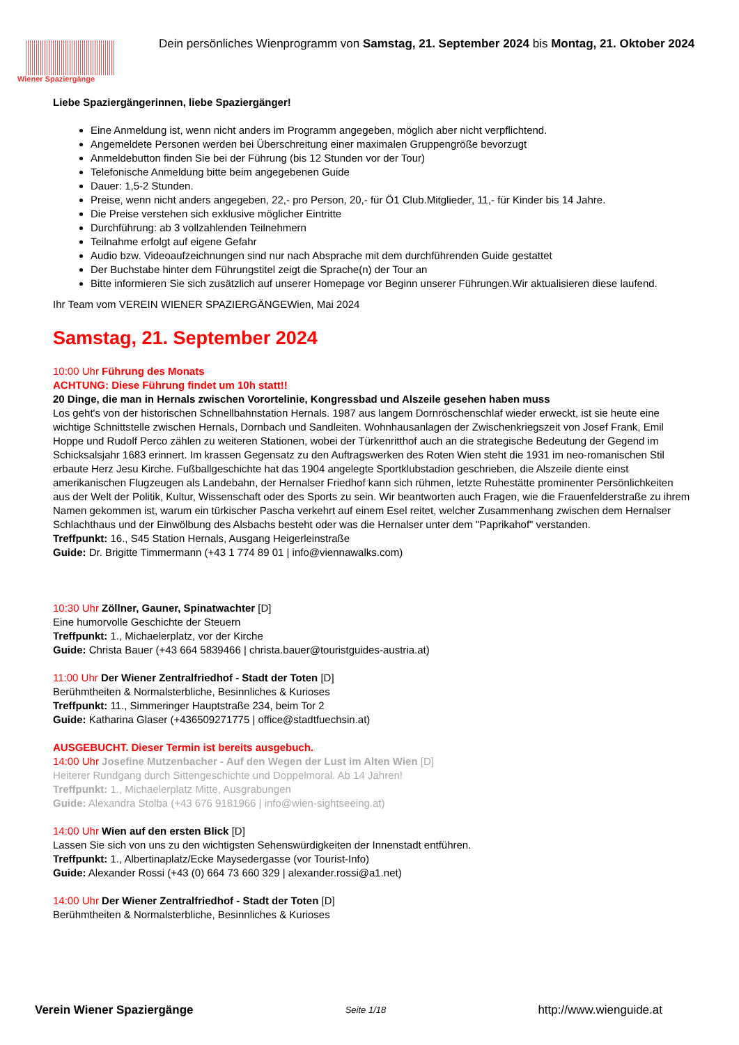Wiener Spaziergänge
Dein persönliches Wienprogramm von Samstag, 21. September 2024 bis Montag, 21. Oktober 2024
Liebe Spaziergängerinnen, liebe Spaziergänger!
Eine Anmeldung ist, wenn nicht anders im Programm angegeben, möglich aber nicht verpflichtend.
Angemeldete Personen werden bei Überschreitung einer maximalen Gruppengröße bevorzugt
Anmeldebutton finden Sie bei der Führung (bis 12 Stunden vor der Tour)
Telefonische Anmeldung bitte beim angegebenen Guide
Dauer: 1,5-2 Stunden.
Preise, wenn nicht anders angegeben, 22,- pro Person, 20,- für Ö1 Club.Mitglieder, 11,- für Kinder bis 14 Jahre.
Die Preise verstehen sich exklusive möglicher Eintritte
Durchführung: ab 3 vollzahlenden Teilnehmern
Teilnahme erfolgt auf eigene Gefahr
Audio bzw. Videoaufzeichnungen sind nur nach Absprache mit dem durchführenden Guide gestattet
Der Buchstabe hinter dem Führungstitel zeigt die Sprache(n) der Tour an
Bitte informieren Sie sich zusätzlich auf unserer Homepage vor Beginn unserer Führungen.Wir aktualisieren diese laufend.
Ihr Team vom VEREIN WIENER SPAZIERGÄNGEWien, Mai 2024
Samstag, 21. September 2024
10:00 Uhr Führung des Monats
ACHTUNG: Diese Führung findet um 10h statt!!
20 Dinge, die man in Hernals zwischen Vorortelinie, Kongressbad und Alszeile gesehen haben muss
Los geht's von der historischen Schnellbahnstation Hernals. 1987 aus langem Dornröschenschlaf wieder erweckt, ist sie heute eine wichtige Schnittstelle zwischen Hernals, Dornbach und Sandleiten. Wohnhausanlagen der Zwischenkriegszeit von Josef Frank, Emil Hoppe und Rudolf Perco zählen zu weiteren Stationen, wobei der Türkenritthof auch an die strategische Bedeutung der Gegend im Schicksalsjahr 1683 erinnert. Im krassen Gegensatz zu den Auftragswerken des Roten Wien steht die 1931 im neo-romanischen Stil erbaute Herz Jesu Kirche. Fußballgeschichte hat das 1904 angelegte Sportklubstadion geschrieben, die Alszeile diente einst amerikanischen Flugzeugen als Landebahn, der Hernalser Friedhof kann sich rühmen, letzte Ruhestätte prominenter Persönlichkeiten aus der Welt der Politik, Kultur, Wissenschaft oder des Sports zu sein. Wir beantworten auch Fragen, wie die Frauenfelderstraße zu ihrem Namen gekommen ist, warum ein türkischer Pascha verkehrt auf einem Esel reitet, welcher Zusammenhang zwischen dem Hernalser Schlachthaus und der Einwölbung des Alsbachs besteht oder was die Hernalser unter dem "Paprikahof" verstanden.
Treffpunkt: 16., S45 Station Hernals, Ausgang Heigerleinstraße
Guide: Dr. Brigitte Timmermann (+43 1 774 89 01 | info@viennawalks.com)
10:30 Uhr Zöllner, Gauner, Spinatwachter [D]
Eine humorvolle Geschichte der Steuern
Treffpunkt: 1., Michaelerplatz, vor der Kirche
Guide: Christa Bauer (+43 664 5839466 | christa.bauer@touristguides-austria.at)
11:00 Uhr Der Wiener Zentralfriedhof - Stadt der Toten [D]
Berühmtheiten & Normalsterbliche, Besinnliches & Kurioses
Treffpunkt: 11., Simmeringer Hauptstraße 234, beim Tor 2
Guide: Katharina Glaser (+436509271775 | office@stadtfuechsin.at)
AUSGEBUCHT. Dieser Termin ist bereits ausgebuch.
14:00 Uhr Josefine Mutzenbacher - Auf den Wegen der Lust im Alten Wien [D]
Heiterer Rundgang durch Sittengeschichte und Doppelmoral. Ab 14 Jahren!
Treffpunkt: 1., Michaelerplatz Mitte, Ausgrabungen
Guide: Alexandra Stolba (+43 676 9181966 | info@wien-sightseeing.at)
14:00 Uhr Wien auf den ersten Blick [D]
Lassen Sie sich von uns zu den wichtigsten Sehenswürdigkeiten der Innenstadt entführen.
Treffpunkt: 1., Albertinaplatz/Ecke Maysedergasse (vor Tourist-Info)
Guide: Alexander Rossi (+43 (0) 664 73 660 329 | alexander.rossi@a1.net)
14:00 Uhr Der Wiener Zentralfriedhof - Stadt der Toten [D]
Berühmtheiten & Normalsterbliche, Besinnliches & Kurioses
Verein Wiener Spaziergänge Seite 1/18 http://www.wienguide.at